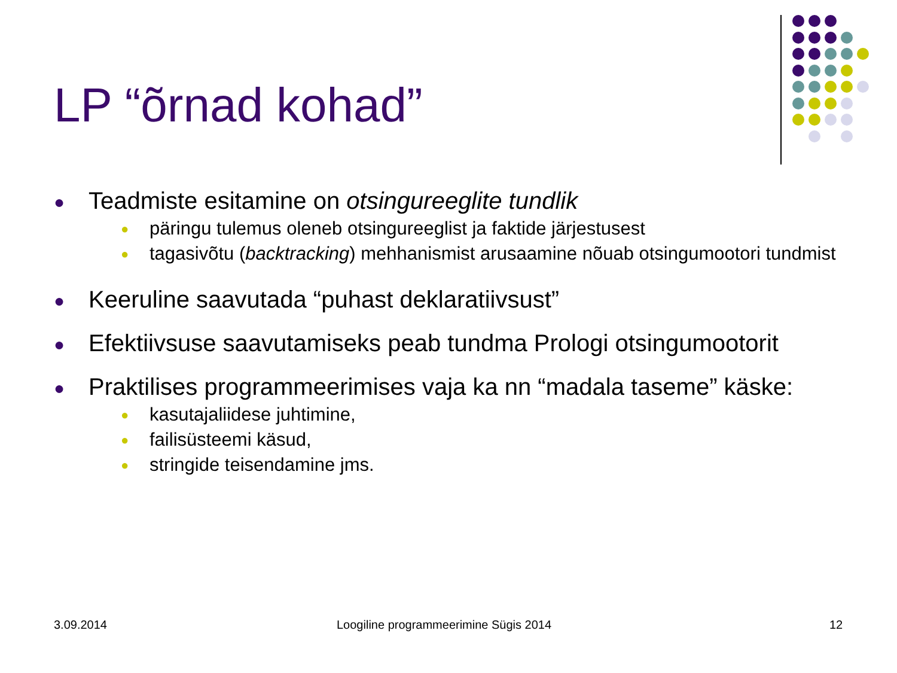LP “õrnad kohad”
● Teadmiste esitamine on otsingureeglite tundlik
● päringu tulemus oleneb otsingureeglist ja faktide järjestusest
● tagasivõtu (backtracking) mehhanismist arusaamine nõuab otsingumootori tundmist
● Keeruline saavutada “puhast deklaratiivsust”
● Efektiivsuse saavutamiseks peab tundma Prologi otsingumootorit
● Praktilises programmeerimises vaja ka nn “madala taseme” käske:
● kasutajaliidese juhtimine,
● failisüsteemi käsud,
● stringide teisendamine jms.
3.09.2014
Loogiline programmeerimine Sügis 2014
12